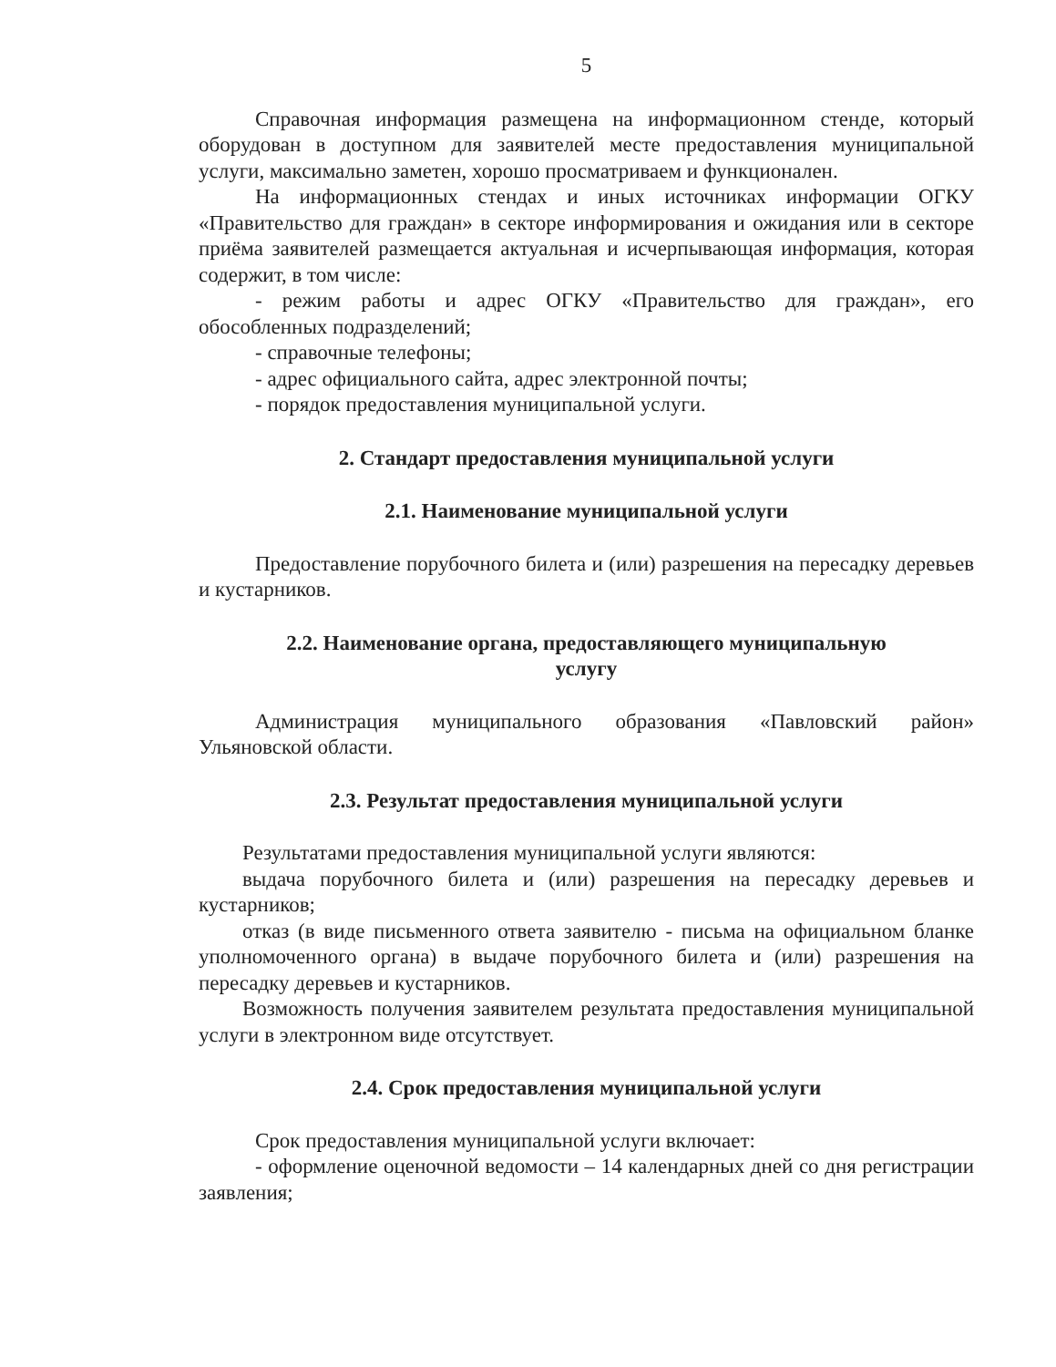5
Справочная информация размещена на информационном стенде, который оборудован в доступном для заявителей месте предоставления муниципальной услуги, максимально заметен, хорошо просматриваем и функционален.
На информационных стендах и иных источниках информации ОГКУ «Правительство для граждан» в секторе информирования и ожидания или в секторе приёма заявителей размещается актуальная и исчерпывающая информация, которая содержит, в том числе:
- режим работы и адрес ОГКУ «Правительство для граждан», его обособленных подразделений;
- справочные телефоны;
- адрес официального сайта, адрес электронной почты;
- порядок предоставления муниципальной услуги.
2. Стандарт предоставления муниципальной услуги
2.1. Наименование муниципальной услуги
Предоставление порубочного билета и (или) разрешения на пересадку деревьев и кустарников.
2.2. Наименование органа, предоставляющего муниципальную
услугу
Администрация муниципального образования «Павловский район» Ульяновской области.
2.3. Результат предоставления муниципальной услуги
Результатами предоставления муниципальной услуги являются:
выдача порубочного билета и (или) разрешения на пересадку деревьев и кустарников;
отказ (в виде письменного ответа заявителю - письма на официальном бланке уполномоченного органа) в выдаче порубочного билета и (или) разрешения на пересадку деревьев и кустарников.
Возможность получения заявителем результата предоставления муниципальной услуги в электронном виде отсутствует.
2.4. Срок предоставления муниципальной услуги
Срок предоставления муниципальной услуги включает:
- оформление оценочной ведомости – 14 календарных дней со дня регистрации заявления;